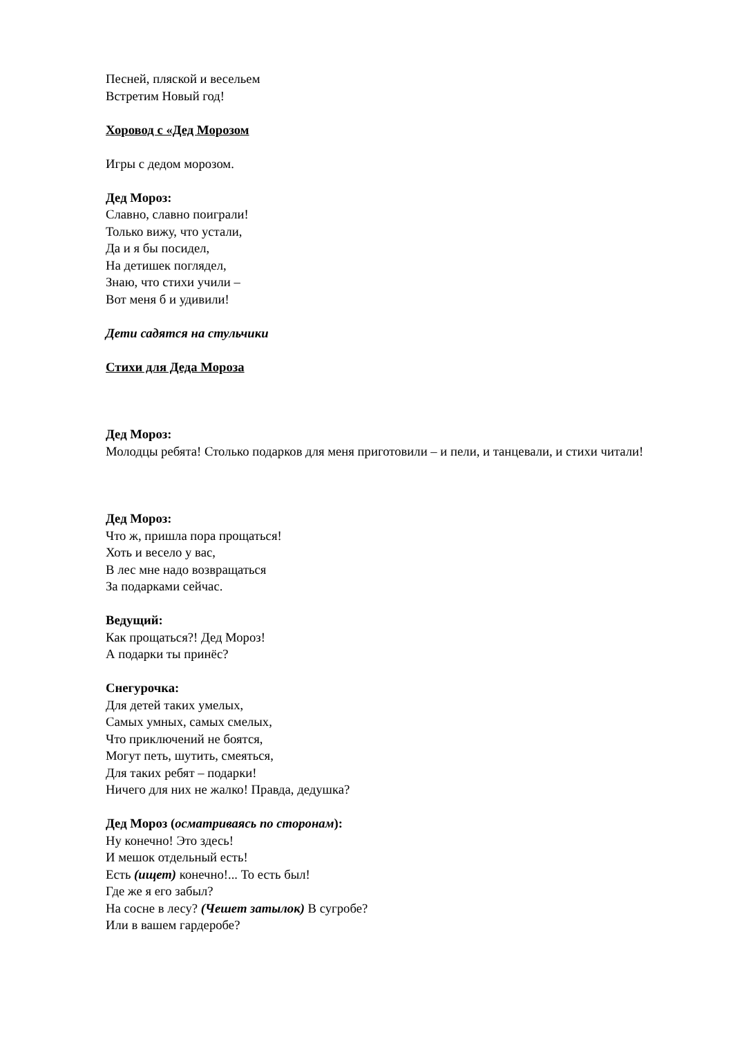Песней, пляской и весельем
Встретим Новый год!
Хоровод с «Дед Морозом
Игры с дедом морозом.
Дед Мороз:
Славно, славно поиграли!
Только вижу, что устали,
Да и я бы посидел,
На детишек поглядел,
Знаю, что стихи учили –
Вот меня б и удивили!
Дети садятся на стульчики
Стихи для Деда Мороза
Дед Мороз:
Молодцы ребята! Столько подарков для меня приготовили – и пели, и танцевали, и стихи читали!
Дед Мороз:
Что ж, пришла пора прощаться!
Хоть и весело у вас,
В лес мне надо возвращаться
За подарками сейчас.
Ведущий:
Как прощаться?! Дед Мороз!
А подарки ты принёс?
Снегурочка:
Для детей таких умелых,
Самых умных, самых смелых,
Что приключений не боятся,
Могут петь, шутить, смеяться,
Для таких ребят – подарки!
Ничего для них не жалко! Правда, дедушка?
Дед Мороз (осматриваясь по сторонам):
Ну конечно! Это здесь!
И мешок отдельный есть!
Есть (ищет) конечно!... То есть был!
Где же я его забыл?
На сосне в лесу? (Чешет затылок) В сугробе?
Или в вашем гардеробе?